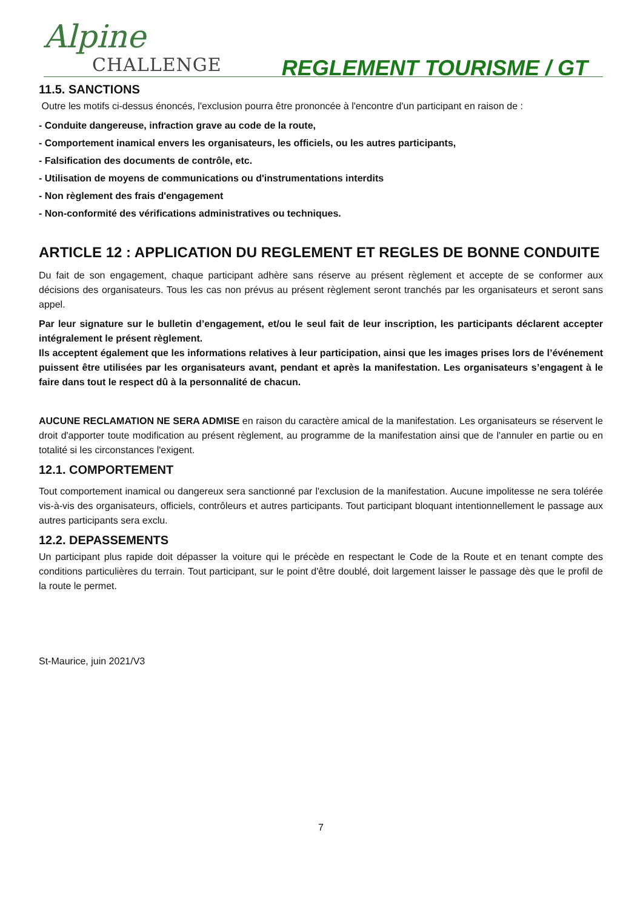Alpine
CHALLENGE
REGLEMENT TOURISME / GT
11.5. SANCTIONS
Outre les motifs ci-dessus énoncés, l'exclusion pourra être prononcée à l'encontre d'un participant en raison de :
- Conduite dangereuse, infraction grave au code de la route,
- Comportement inamical envers les organisateurs, les officiels, ou les autres participants,
- Falsification des documents de contrôle, etc.
- Utilisation de moyens de communications ou d'instrumentations interdits
- Non règlement des frais d'engagement
- Non-conformité des vérifications administratives ou techniques.
ARTICLE 12 : APPLICATION DU REGLEMENT ET REGLES DE BONNE CONDUITE
Du fait de son engagement, chaque participant adhère sans réserve au présent règlement et accepte de se conformer aux décisions des organisateurs. Tous les cas non prévus au présent règlement seront tranchés par les organisateurs et seront sans appel.
Par leur signature sur le bulletin d’engagement, et/ou le seul fait de leur inscription, les participants déclarent accepter intégralement le présent règlement.
Ils acceptent également que les informations relatives à leur participation, ainsi que les images prises lors de l’événement puissent être utilisées par les organisateurs avant, pendant et après la manifestation. Les organisateurs s’engagent à le faire dans tout le respect dû à la personnalité de chacun.
AUCUNE RECLAMATION NE SERA ADMISE en raison du caractère amical de la manifestation. Les organisateurs se réservent le droit d'apporter toute modification au présent règlement, au programme de la manifestation ainsi que de l'annuler en partie ou en totalité si les circonstances l'exigent.
12.1. COMPORTEMENT
Tout comportement inamical ou dangereux sera sanctionné par l'exclusion de la manifestation. Aucune impolitesse ne sera tolérée vis-à-vis des organisateurs, officiels, contrôleurs et autres participants. Tout participant bloquant intentionnellement le passage aux autres participants sera exclu.
12.2. DEPASSEMENTS
Un participant plus rapide doit dépasser la voiture qui le précède en respectant le Code de la Route et en tenant compte des conditions particulières du terrain. Tout participant, sur le point d'être doublé, doit largement laisser le passage dès que le profil de la route le permet.
St-Maurice, juin 2021/V3
7